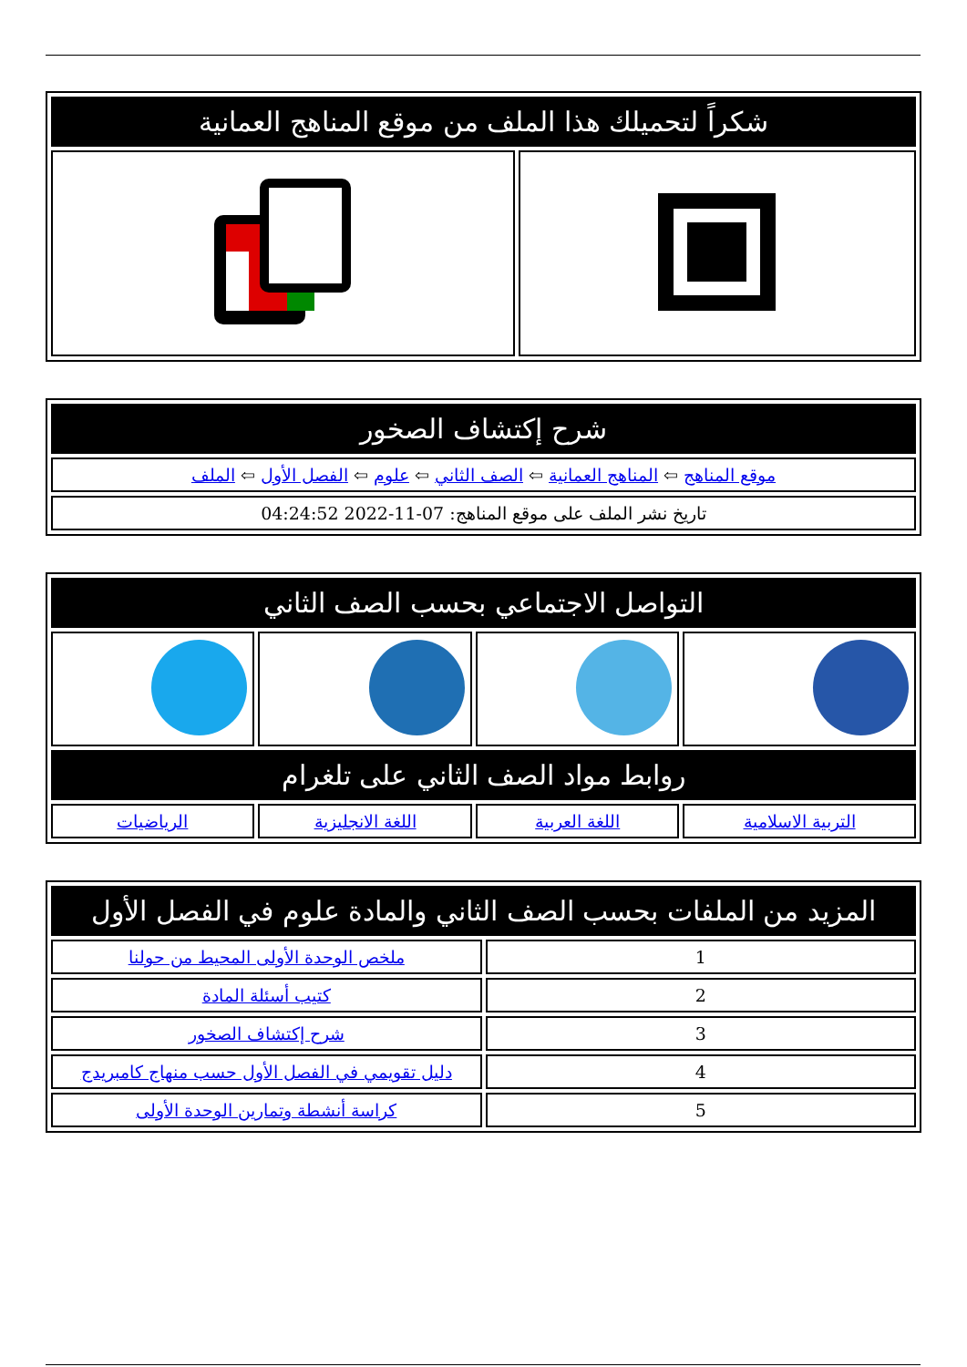| شكراً لتحميلك هذا الملف من موقع المناهج العمانية | |
| --- | --- |
| شرح إكتشاف الصخور |
| --- |
| موقع المناهج ⇦ المناهج العمانية ⇦ الصف الثاني ⇦ علوم ⇦ الفصل الأول ⇦ الملف |
| تاريخ نشر الملف على موقع المناهج: 07-11-2022 04:24:52 |
| التواصل الاجتماعي بحسب الصف الثاني | | | |
| --- | --- | --- | --- |
| روابط مواد الصف الثاني على تلغرام | | | |
| التربية الاسلامية | اللغة العربية | اللغة الانجليزية | الرياضيات |
| المزيد من الملفات بحسب الصف الثاني والمادة علوم في الفصل الأول | |
| --- | --- |
| 1 | ملخص الوحدة الأولى المحيط من حولنا |
| 2 | كتيب أسئلة المادة |
| 3 | شرح إكتشاف الصخور |
| 4 | دليل تقويمي في الفصل الأول حسب منهاج كامبريدج |
| 5 | كراسة أنشطة وتمارين الوحدة الأولى |